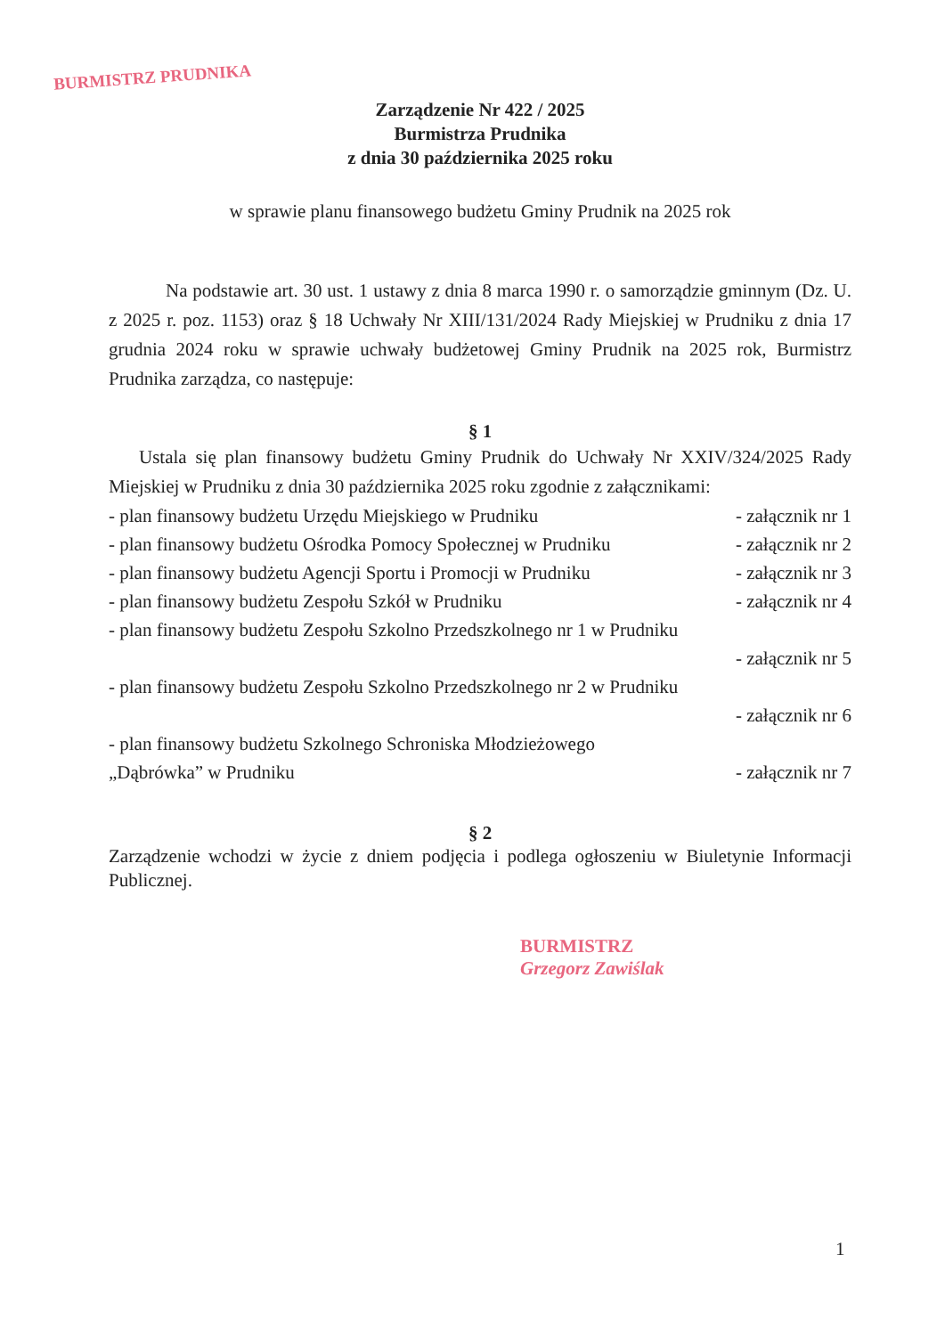BURMISTRZ PRUDNIKA
Zarządzenie Nr 422 / 2025
Burmistrza Prudnika
z dnia 30 października 2025 roku
w sprawie planu finansowego budżetu Gminy Prudnik na 2025 rok
Na podstawie art. 30 ust. 1 ustawy z dnia 8 marca 1990 r. o samorządzie gminnym (Dz. U. z 2025 r. poz. 1153) oraz § 18 Uchwały Nr XIII/131/2024 Rady Miejskiej w Prudniku z dnia 17 grudnia 2024 roku w sprawie uchwały budżetowej Gminy Prudnik na 2025 rok, Burmistrz Prudnika zarządza, co następuje:
§ 1
Ustala się plan finansowy budżetu Gminy Prudnik do Uchwały Nr XXIV/324/2025 Rady Miejskiej w Prudniku z dnia 30 października 2025 roku zgodnie z załącznikami:
- plan finansowy budżetu Urzędu Miejskiego w Prudniku - załącznik nr 1
- plan finansowy budżetu Ośrodka Pomocy Społecznej w Prudniku - załącznik nr 2
- plan finansowy budżetu Agencji Sportu i Promocji w Prudniku - załącznik nr 3
- plan finansowy budżetu Zespołu Szkół w Prudniku - załącznik nr 4
- plan finansowy budżetu Zespołu Szkolno Przedszkolnego nr 1 w Prudniku
- załącznik nr 5
- plan finansowy budżetu Zespołu Szkolno Przedszkolnego nr 2 w Prudniku
- załącznik nr 6
- plan finansowy budżetu Szkolnego Schroniska Młodzieżowego
„Dąbrówka” w Prudniku - załącznik nr 7
§ 2
Zarządzenie wchodzi w życie z dniem podjęcia i podlega ogłoszeniu w Biuletynie Informacji Publicznej.
BURMISTRZ
Grzegorz Zawiślak
1